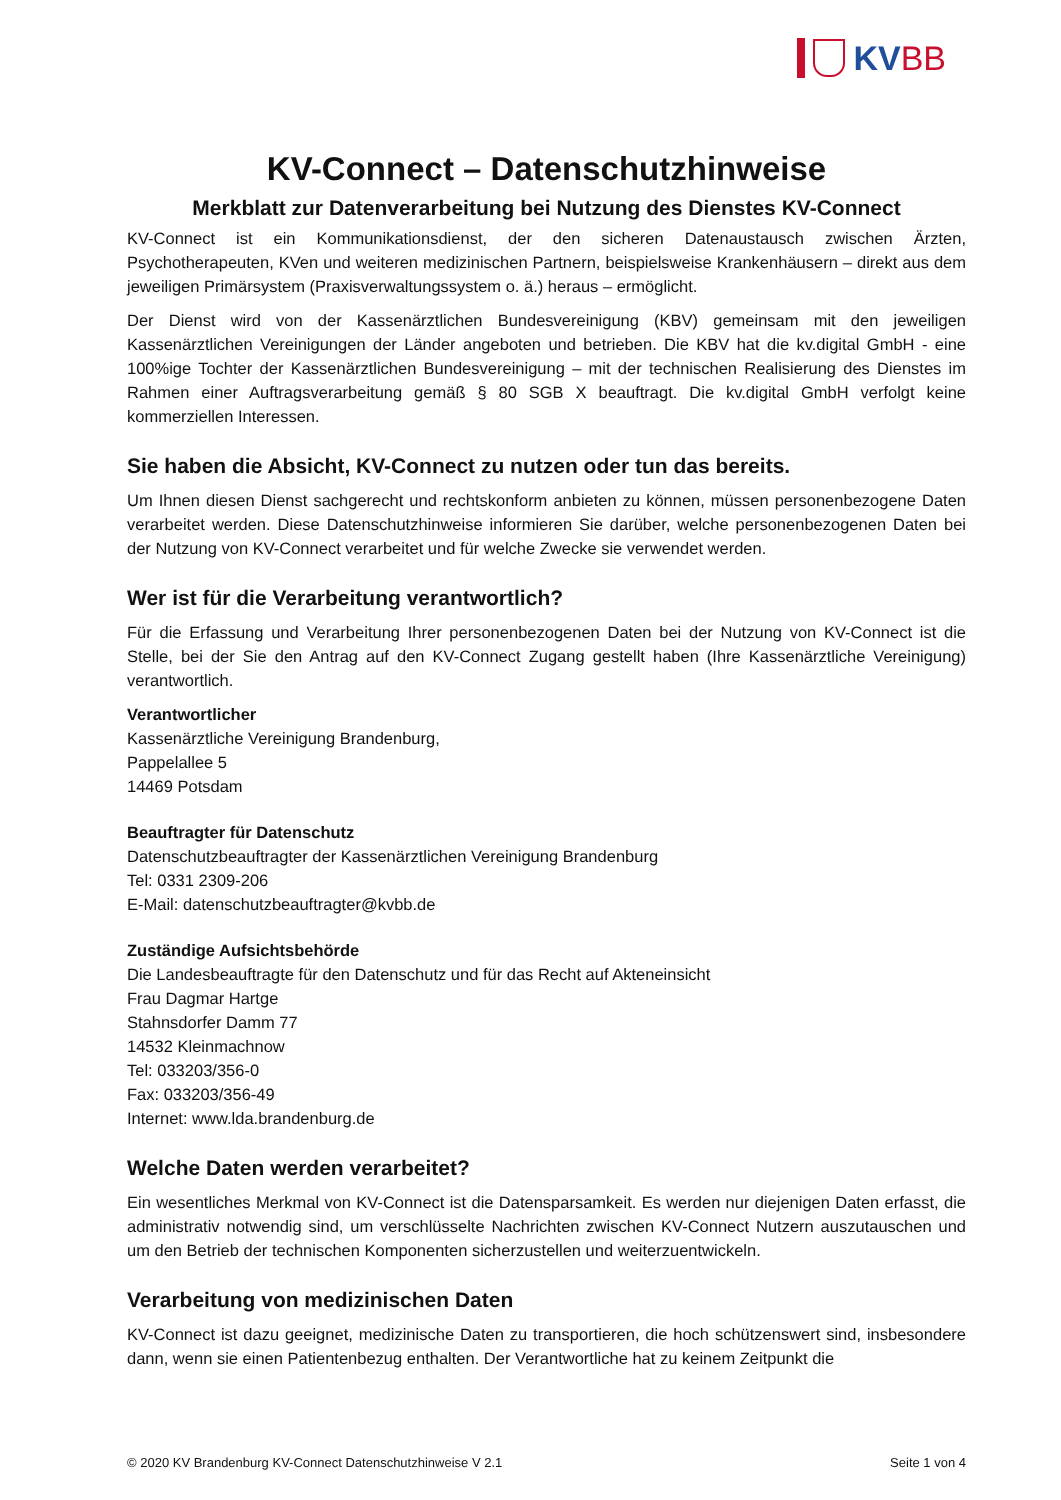KVBB
KV-Connect – Datenschutzhinweise
Merkblatt zur Datenverarbeitung bei Nutzung des Dienstes KV-Connect
KV-Connect ist ein Kommunikationsdienst, der den sicheren Datenaustausch zwischen Ärzten, Psychotherapeuten, KVen und weiteren medizinischen Partnern, beispielsweise Krankenhäusern – direkt aus dem jeweiligen Primärsystem (Praxisverwaltungssystem o. ä.) heraus – ermöglicht.
Der Dienst wird von der Kassenärztlichen Bundesvereinigung (KBV) gemeinsam mit den jeweiligen Kassenärztlichen Vereinigungen der Länder angeboten und betrieben. Die KBV hat die kv.digital GmbH - eine 100%ige Tochter der Kassenärztlichen Bundesvereinigung – mit der technischen Realisierung des Dienstes im Rahmen einer Auftragsverarbeitung gemäß § 80 SGB X beauftragt. Die kv.digital GmbH verfolgt keine kommerziellen Interessen.
Sie haben die Absicht, KV-Connect zu nutzen oder tun das bereits.
Um Ihnen diesen Dienst sachgerecht und rechtskonform anbieten zu können, müssen personenbezogene Daten verarbeitet werden. Diese Datenschutzhinweise informieren Sie darüber, welche personenbezogenen Daten bei der Nutzung von KV-Connect verarbeitet und für welche Zwecke sie verwendet werden.
Wer ist für die Verarbeitung verantwortlich?
Für die Erfassung und Verarbeitung Ihrer personenbezogenen Daten bei der Nutzung von KV-Connect ist die Stelle, bei der Sie den Antrag auf den KV-Connect Zugang gestellt haben (Ihre Kassenärztliche Vereinigung) verantwortlich.
Verantwortlicher
Kassenärztliche Vereinigung Brandenburg,
Pappelallee 5
14469 Potsdam
Beauftragter für Datenschutz
Datenschutzbeauftragter der Kassenärztlichen Vereinigung Brandenburg
Tel: 0331 2309-206
E-Mail: datenschutzbeauftragter@kvbb.de
Zuständige Aufsichtsbehörde
Die Landesbeauftragte für den Datenschutz und für das Recht auf Akteneinsicht
Frau Dagmar Hartge
Stahnsdorfer Damm 77
14532 Kleinmachnow
Tel: 033203/356-0
Fax: 033203/356-49
Internet: www.lda.brandenburg.de
Welche Daten werden verarbeitet?
Ein wesentliches Merkmal von KV-Connect ist die Datensparsamkeit. Es werden nur diejenigen Daten erfasst, die administrativ notwendig sind, um verschlüsselte Nachrichten zwischen KV-Connect Nutzern auszutauschen und um den Betrieb der technischen Komponenten sicherzustellen und weiterzuentwickeln.
Verarbeitung von medizinischen Daten
KV-Connect ist dazu geeignet, medizinische Daten zu transportieren, die hoch schützenswert sind, insbesondere dann, wenn sie einen Patientenbezug enthalten. Der Verantwortliche hat zu keinem Zeitpunkt die
© 2020 KV Brandenburg KV-Connect Datenschutzhinweise V 2.1 Seite 1 von 4